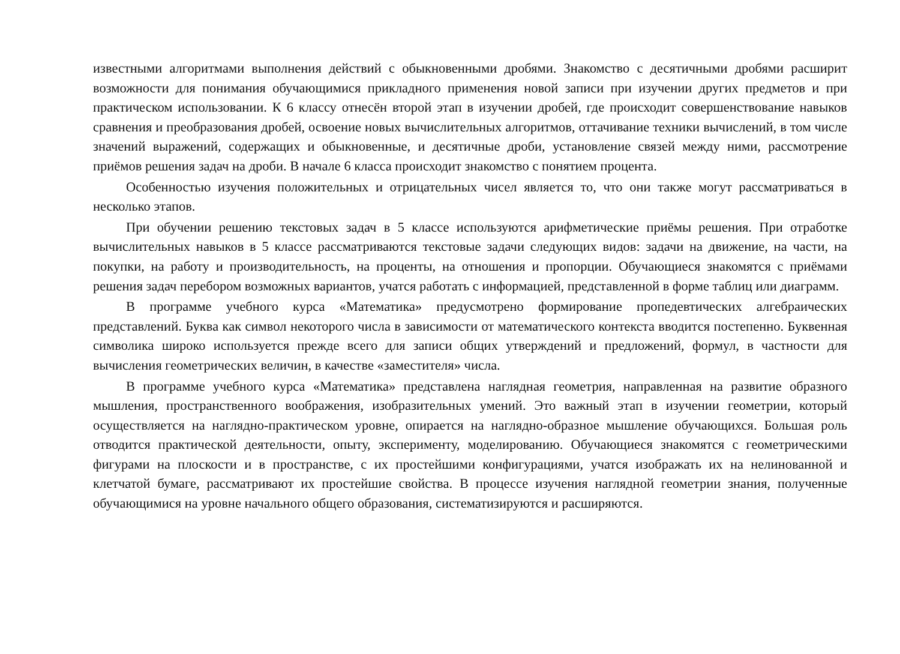известными алгоритмами выполнения действий с обыкновенными дробями. Знакомство с десятичными дробями расширит возможности для понимания обучающимися прикладного применения новой записи при изучении других предметов и при практическом использовании. К 6 классу отнесён второй этап в изучении дробей, где происходит совершенствование навыков сравнения и преобразования дробей, освоение новых вычислительных алгоритмов, оттачивание техники вычислений, в том числе значений выражений, содержащих и обыкновенные, и десятичные дроби, установление связей между ними, рассмотрение приёмов решения задач на дроби. В начале 6 класса происходит знакомство с понятием процента.
Особенностью изучения положительных и отрицательных чисел является то, что они также могут рассматриваться в несколько этапов.
При обучении решению текстовых задач в 5 классе используются арифметические приёмы решения. При отработке вычислительных навыков в 5 классе рассматриваются текстовые задачи следующих видов: задачи на движение, на части, на покупки, на работу и производительность, на проценты, на отношения и пропорции. Обучающиеся знакомятся с приёмами решения задач перебором возможных вариантов, учатся работать с информацией, представленной в форме таблиц или диаграмм.
В программе учебного курса «Математика» предусмотрено формирование пропедевтических алгебраических представлений. Буква как символ некоторого числа в зависимости от математического контекста вводится постепенно. Буквенная символика широко используется прежде всего для записи общих утверждений и предложений, формул, в частности для вычисления геометрических величин, в качестве «заместителя» числа.
В программе учебного курса «Математика» представлена наглядная геометрия, направленная на развитие образного мышления, пространственного воображения, изобразительных умений. Это важный этап в изучении геометрии, который осуществляется на наглядно-практическом уровне, опирается на наглядно-образное мышление обучающихся. Большая роль отводится практической деятельности, опыту, эксперименту, моделированию. Обучающиеся знакомятся с геометрическими фигурами на плоскости и в пространстве, с их простейшими конфигурациями, учатся изображать их на нелинованной и клетчатой бумаге, рассматривают их простейшие свойства. В процессе изучения наглядной геометрии знания, полученные обучающимися на уровне начального общего образования, систематизируются и расширяются.